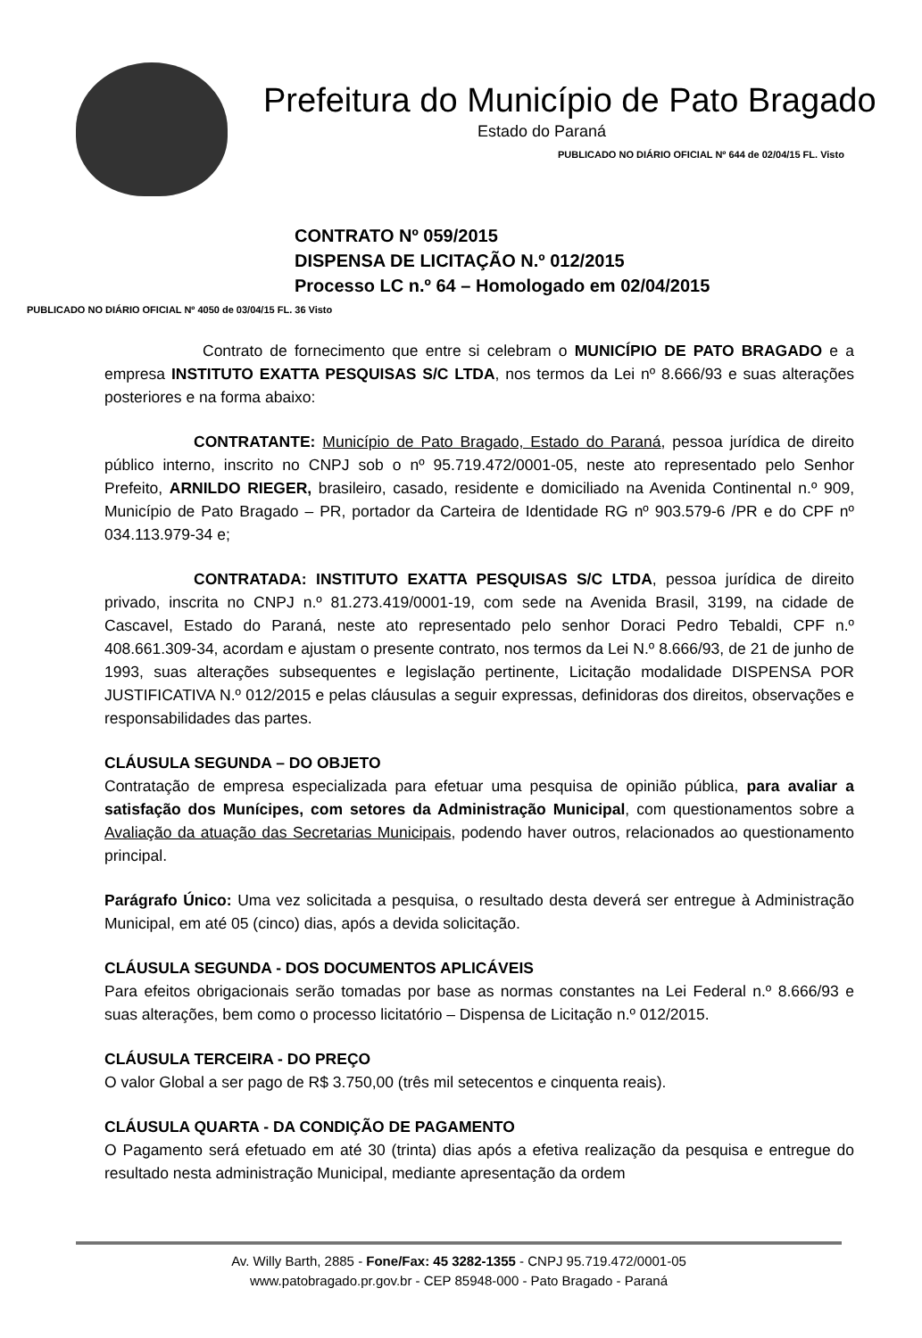Prefeitura do Município de Pato Bragado
Estado do Paraná
PUBLICADO NO DIÁRIO OFICIAL Nº 644 de 02/04/15 FL. Visto
CONTRATO Nº 059/2015
DISPENSA DE LICITAÇÃO N.º 012/2015
Processo LC n.º 64 – Homologado em 02/04/2015
PUBLICADO NO DIÁRIO OFICIAL Nº 4050 de 03/04/15 FL. 36 Visto
Contrato de fornecimento que entre si celebram o MUNICÍPIO DE PATO BRAGADO e a empresa INSTITUTO EXATTA PESQUISAS S/C LTDA, nos termos da Lei nº 8.666/93 e suas alterações posteriores e na forma abaixo:
CONTRATANTE: Município de Pato Bragado, Estado do Paraná, pessoa jurídica de direito público interno, inscrito no CNPJ sob o nº 95.719.472/0001-05, neste ato representado pelo Senhor Prefeito, ARNILDO RIEGER, brasileiro, casado, residente e domiciliado na Avenida Continental n.º 909, Município de Pato Bragado – PR, portador da Carteira de Identidade RG nº 903.579-6 /PR e do CPF nº 034.113.979-34 e;
CONTRATADA: INSTITUTO EXATTA PESQUISAS S/C LTDA, pessoa jurídica de direito privado, inscrita no CNPJ n.º 81.273.419/0001-19, com sede na Avenida Brasil, 3199, na cidade de Cascavel, Estado do Paraná, neste ato representado pelo senhor Doraci Pedro Tebaldi, CPF n.º 408.661.309-34, acordam e ajustam o presente contrato, nos termos da Lei N.º 8.666/93, de 21 de junho de 1993, suas alterações subsequentes e legislação pertinente, Licitação modalidade DISPENSA POR JUSTIFICATIVA N.º 012/2015 e pelas cláusulas a seguir expressas, definidoras dos direitos, observações e responsabilidades das partes.
CLÁUSULA SEGUNDA – DO OBJETO
Contratação de empresa especializada para efetuar uma pesquisa de opinião pública, para avaliar a satisfação dos Munícipes, com setores da Administração Municipal, com questionamentos sobre a Avaliação da atuação das Secretarias Municipais, podendo haver outros, relacionados ao questionamento principal.
Parágrafo Único: Uma vez solicitada a pesquisa, o resultado desta deverá ser entregue à Administração Municipal, em até 05 (cinco) dias, após a devida solicitação.
CLÁUSULA SEGUNDA - DOS DOCUMENTOS APLICÁVEIS
Para efeitos obrigacionais serão tomadas por base as normas constantes na Lei Federal n.º 8.666/93 e suas alterações, bem como o processo licitatório – Dispensa de Licitação n.º 012/2015.
CLÁUSULA TERCEIRA - DO PREÇO
O valor Global a ser pago de R$ 3.750,00 (três mil setecentos e cinquenta reais).
CLÁUSULA QUARTA - DA CONDIÇÃO DE PAGAMENTO
O Pagamento será efetuado em até 30 (trinta) dias após a efetiva realização da pesquisa e entregue do resultado nesta administração Municipal, mediante apresentação da ordem
Av. Willy Barth, 2885 - Fone/Fax: 45 3282-1355 - CNPJ 95.719.472/0001-05
www.patobragado.pr.gov.br - CEP 85948-000 - Pato Bragado - Paraná